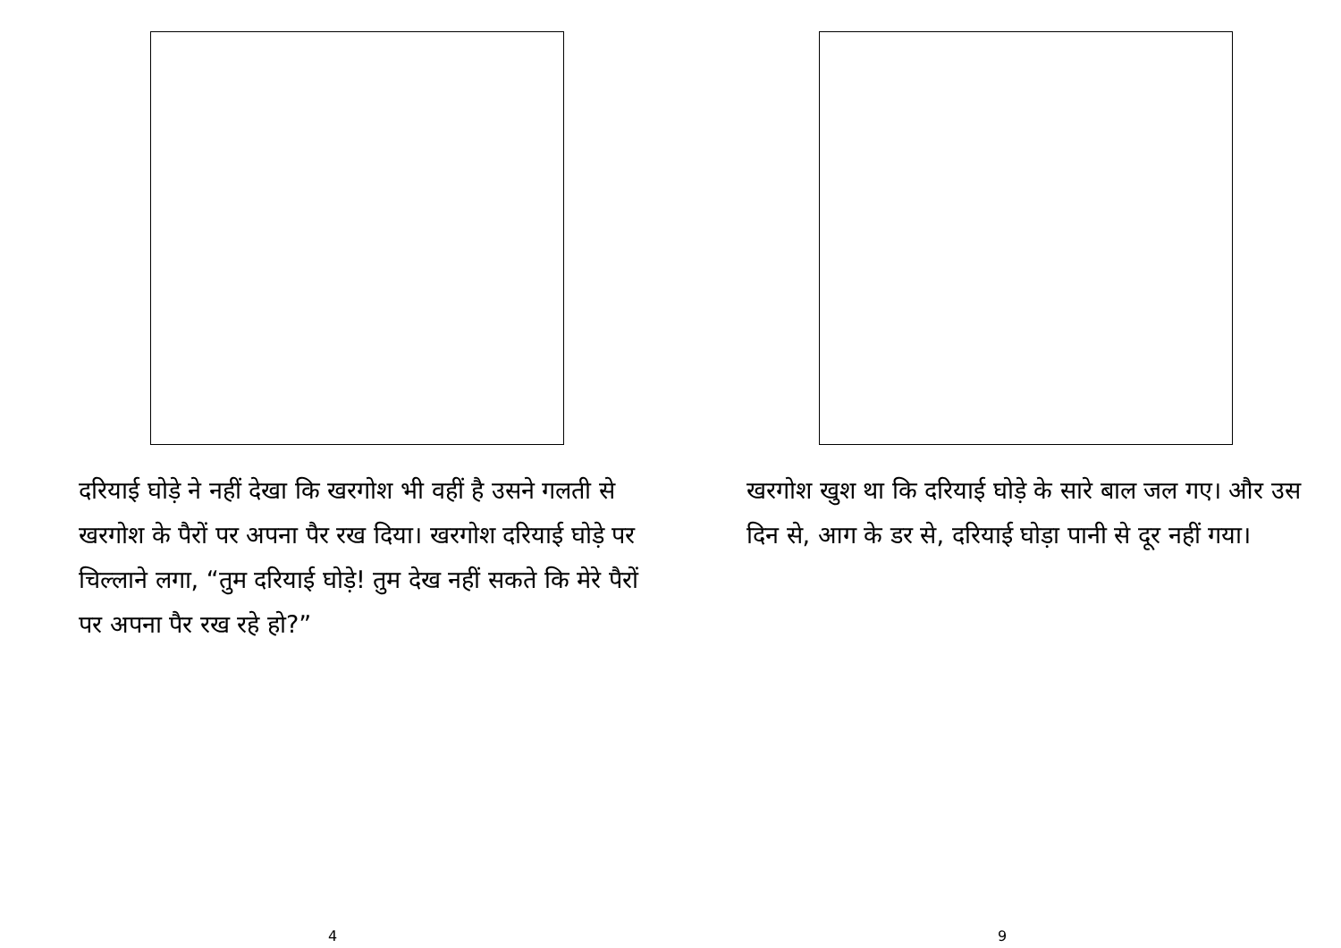दरियाई घोड़े ने नहीं देखा कि खरगोश भी वहीं है उसने गलती से खरगोश के पैरों पर अपना पैर रख दिया। खरगोश दरियाई घोड़े पर चिल्लाने लगा, “तुम दरियाई घोड़े! तुम देख नहीं सकते कि मेरे पैरों पर अपना पैर रख रहे हो?”
4
खरगोश खुश था कि दरियाई घोड़े के सारे बाल जल गए। और उस दिन से, आग के डर से, दरियाई घोड़ा पानी से दूर नहीं गया।
9